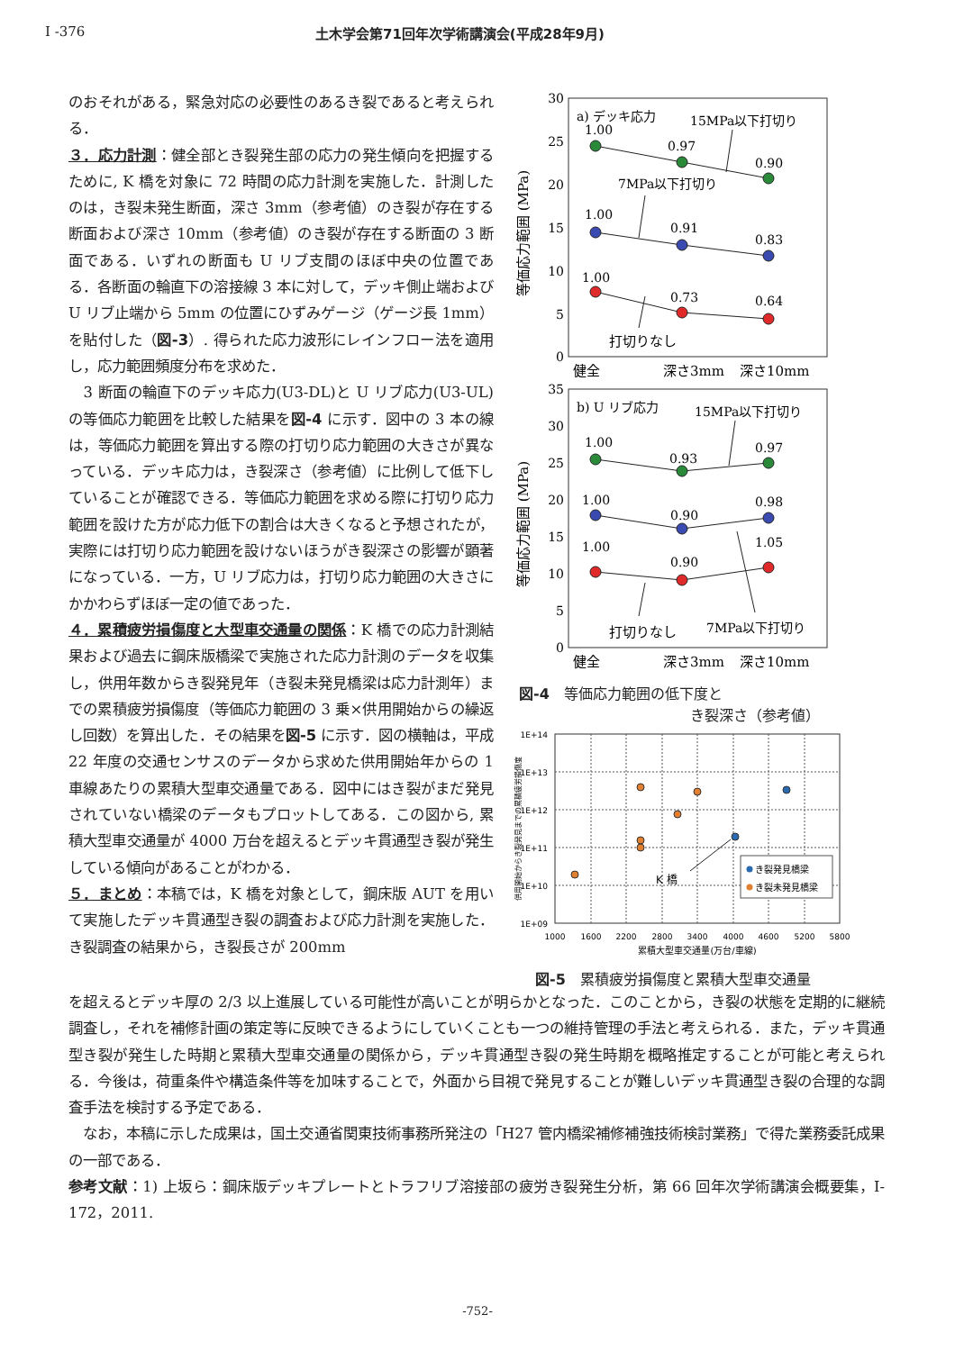I -376 土木学会第71回年次学術講演会(平成28年9月)
のおそれがある，緊急対応の必要性のあるき裂であると考えられる．
３．応力計測：健全部とき裂発生部の応力の発生傾向を把握するために, K 橋を対象に 72 時間の応力計測を実施した．計測したのは，き裂未発生断面，深さ 3mm（参考値）のき裂が存在する断面および深さ 10mm（参考値）のき裂が存在する断面の 3 断面である．いずれの断面も U リブ支間のほぼ中央の位置である．各断面の輪直下の溶接線 3 本に対して，デッキ側止端および U リブ止端から 5mm の位置にひずみゲージ（ゲージ長 1mm）を貼付した（図-3）. 得られた応力波形にレインフロー法を適用し，応力範囲頻度分布を求めた．
　3 断面の輪直下のデッキ応力(U3-DL)と U リブ応力(U3-UL)の等価応力範囲を比較した結果を図-4 に示す．図中の 3 本の線は，等価応力範囲を算出する際の打切り応力範囲の大きさが異なっている．デッキ応力は，き裂深さ（参考値）に比例して低下していることが確認できる．等価応力範囲を求める際に打切り応力範囲を設けた方が応力低下の割合は大きくなると予想されたが，実際には打切り応力範囲を設けないほうがき裂深さの影響が顕著になっている．一方，U リブ応力は，打切り応力範囲の大きさにかかわらずほぼ一定の値であった．
４．累積疲労損傷度と大型車交通量の関係：K 橋での応力計測結果および過去に鋼床版橋梁で実施された応力計測のデータを収集し，供用年数からき裂発見年（き裂未発見橋梁は応力計測年）までの累積疲労損傷度（等価応力範囲の 3 乗×供用開始からの繰返し回数）を算出した．その結果を図-5 に示す．図の横軸は，平成 22 年度の交通センサスのデータから求めた供用開始年からの 1 車線あたりの累積大型車交通量である．図中にはき裂がまだ発見されていない橋梁のデータもプロットしてある．この図から, 累積大型車交通量が 4000 万台を超えるとデッキ貫通型き裂が発生している傾向があることがわかる．
５．まとめ：本稿では，K 橋を対象として，鋼床版 AUT を用いて実施したデッキ貫通型き裂の調査および応力計測を実施した．き裂調査の結果から，き裂長さが 200mm
30
25
20
15
10
5
0
等価応力範囲 (MPa)
a) デッキ応力
15MPa以下打切り
7MPa以下打切り
打切りなし
1.00
0.97
0.90
1.00
0.91
0.83
1.00
0.73
0.64
健全
深さ3mm
深さ10mm
35
30
25
20
15
10
5
0
等価応力範囲 (MPa)
b) U リブ応力
15MPa以下打切り
打切りなし
7MPa以下打切り
1.00
0.93
0.97
1.00
0.90
0.98
1.00
0.90
1.05
健全
深さ3mm
深さ10mm
図-4　等価応力範囲の低下度と
き裂深さ（参考値）
1E+14
1E+13
1E+12
1E+11
1E+10
1E+09
1000
1600
2200
2800
3400
4000
4600
5200
5800
累積大型車交通量(万台/車線)
供用開始からき裂発見までの累積疲労損傷度
K 橋
き裂発見橋梁
き裂未発見橋梁
図-5　累積疲労損傷度と累積大型車交通量
を超えるとデッキ厚の 2/3 以上進展している可能性が高いことが明らかとなった．このことから，き裂の状態を定期的に継続調査し，それを補修計画の策定等に反映できるようにしていくことも一つの維持管理の手法と考えられる．また，デッキ貫通型き裂が発生した時期と累積大型車交通量の関係から，デッキ貫通型き裂の発生時期を概略推定することが可能と考えられる．今後は，荷重条件や構造条件等を加味することで，外面から目視で発見することが難しいデッキ貫通型き裂の合理的な調査手法を検討する予定である．
　なお，本稿に示した成果は，国土交通省関東技術事務所発注の「H27 管内橋梁補修補強技術検討業務」で得た業務委託成果の一部である．
参考文献：1) 上坂ら：鋼床版デッキプレートとトラフリブ溶接部の疲労き裂発生分析，第 66 回年次学術講演会概要集，I-172，2011.
-752-